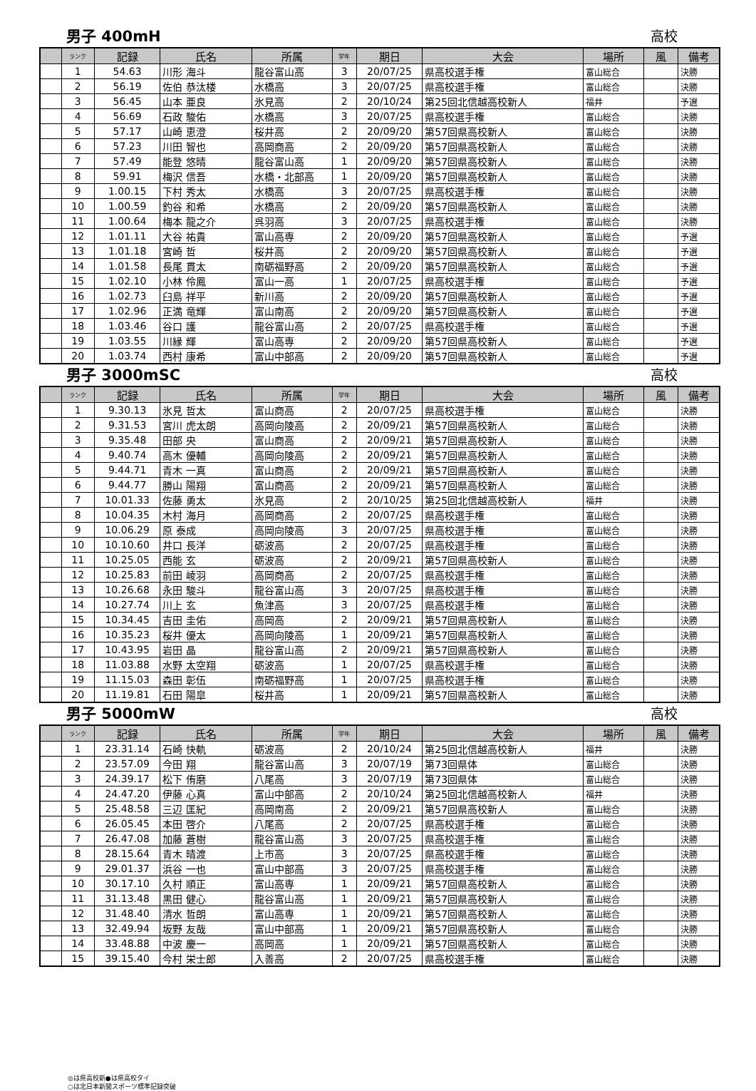男子 400mH 高校
| | ランク | 記録 | 氏名 | 所属 | 学年 | 期日 | 大会 | 場所 | 風 | 備考 |
| --- | --- | --- | --- | --- | --- | --- | --- | --- | --- | --- |
| | 1 | 54.63 | 川形 海斗 | 龍谷富山高 | 3 | 20/07/25 | 県高校選手権 | 富山総合 | | 決勝 |
| | 2 | 56.19 | 佐伯 恭汰楼 | 水橋高 | 3 | 20/07/25 | 県高校選手権 | 富山総合 | | 決勝 |
| | 3 | 56.45 | 山本 亜良 | 氷見高 | 2 | 20/10/24 | 第25回北信越高校新人 | 福井 | | 予選 |
| | 4 | 56.69 | 石政 駿佑 | 水橋高 | 3 | 20/07/25 | 県高校選手権 | 富山総合 | | 決勝 |
| | 5 | 57.17 | 山崎 恵澄 | 桜井高 | 2 | 20/09/20 | 第57回県高校新人 | 富山総合 | | 決勝 |
| | 6 | 57.23 | 川田 智也 | 高岡商高 | 2 | 20/09/20 | 第57回県高校新人 | 富山総合 | | 決勝 |
| | 7 | 57.49 | 能登 悠晴 | 龍谷富山高 | 1 | 20/09/20 | 第57回県高校新人 | 富山総合 | | 決勝 |
| | 8 | 59.91 | 梅沢 信吾 | 水橋・北部高 | 1 | 20/09/20 | 第57回県高校新人 | 富山総合 | | 決勝 |
| | 9 | 1.00.15 | 下村 秀太 | 水橋高 | 3 | 20/07/25 | 県高校選手権 | 富山総合 | | 決勝 |
| | 10 | 1.00.59 | 釣谷 和希 | 水橋高 | 2 | 20/09/20 | 第57回県高校新人 | 富山総合 | | 決勝 |
| | 11 | 1.00.64 | 梅本 龍之介 | 呉羽高 | 3 | 20/07/25 | 県高校選手権 | 富山総合 | | 決勝 |
| | 12 | 1.01.11 | 大谷 祐貴 | 富山高専 | 2 | 20/09/20 | 第57回県高校新人 | 富山総合 | | 予選 |
| | 13 | 1.01.18 | 宮崎 哲 | 桜井高 | 2 | 20/09/20 | 第57回県高校新人 | 富山総合 | | 予選 |
| | 14 | 1.01.58 | 長尾 貫太 | 南砺福野高 | 2 | 20/09/20 | 第57回県高校新人 | 富山総合 | | 予選 |
| | 15 | 1.02.10 | 小林 伶鳳 | 富山一高 | 1 | 20/07/25 | 県高校選手権 | 富山総合 | | 予選 |
| | 16 | 1.02.73 | 臼島 祥平 | 新川高 | 2 | 20/09/20 | 第57回県高校新人 | 富山総合 | | 予選 |
| | 17 | 1.02.96 | 正満 竜輝 | 富山南高 | 2 | 20/09/20 | 第57回県高校新人 | 富山総合 | | 予選 |
| | 18 | 1.03.46 | 谷口 護 | 龍谷富山高 | 2 | 20/07/25 | 県高校選手権 | 富山総合 | | 予選 |
| | 19 | 1.03.55 | 川縁 輝 | 富山高専 | 2 | 20/09/20 | 第57回県高校新人 | 富山総合 | | 予選 |
| | 20 | 1.03.74 | 西村 康希 | 富山中部高 | 2 | 20/09/20 | 第57回県高校新人 | 富山総合 | | 予選 |
男子 3000mSC 高校
| | ランク | 記録 | 氏名 | 所属 | 学年 | 期日 | 大会 | 場所 | 風 | 備考 |
| --- | --- | --- | --- | --- | --- | --- | --- | --- | --- | --- |
| | 1 | 9.30.13 | 氷見 哲太 | 富山商高 | 2 | 20/07/25 | 県高校選手権 | 富山総合 | | 決勝 |
| | 2 | 9.31.53 | 宮川 虎太朗 | 高岡向陵高 | 2 | 20/09/21 | 第57回県高校新人 | 富山総合 | | 決勝 |
| | 3 | 9.35.48 | 田部 央 | 富山商高 | 2 | 20/09/21 | 第57回県高校新人 | 富山総合 | | 決勝 |
| | 4 | 9.40.74 | 高木 優輔 | 高岡向陵高 | 2 | 20/09/21 | 第57回県高校新人 | 富山総合 | | 決勝 |
| | 5 | 9.44.71 | 青木 一真 | 富山商高 | 2 | 20/09/21 | 第57回県高校新人 | 富山総合 | | 決勝 |
| | 6 | 9.44.77 | 勝山 陽翔 | 富山商高 | 2 | 20/09/21 | 第57回県高校新人 | 富山総合 | | 決勝 |
| | 7 | 10.01.33 | 佐藤 勇太 | 氷見高 | 2 | 20/10/25 | 第25回北信越高校新人 | 福井 | | 決勝 |
| | 8 | 10.04.35 | 木村 海月 | 高岡商高 | 2 | 20/07/25 | 県高校選手権 | 富山総合 | | 決勝 |
| | 9 | 10.06.29 | 原 泰成 | 高岡向陵高 | 3 | 20/07/25 | 県高校選手権 | 富山総合 | | 決勝 |
| | 10 | 10.10.60 | 井口 長洋 | 砺波高 | 2 | 20/07/25 | 県高校選手権 | 富山総合 | | 決勝 |
| | 11 | 10.25.05 | 西能 玄 | 砺波高 | 2 | 20/09/21 | 第57回県高校新人 | 富山総合 | | 決勝 |
| | 12 | 10.25.83 | 前田 崚羽 | 高岡商高 | 2 | 20/07/25 | 県高校選手権 | 富山総合 | | 決勝 |
| | 13 | 10.26.68 | 永田 駿斗 | 龍谷富山高 | 3 | 20/07/25 | 県高校選手権 | 富山総合 | | 決勝 |
| | 14 | 10.27.74 | 川上 玄 | 魚津高 | 3 | 20/07/25 | 県高校選手権 | 富山総合 | | 決勝 |
| | 15 | 10.34.45 | 吉田 圭佑 | 高岡高 | 2 | 20/09/21 | 第57回県高校新人 | 富山総合 | | 決勝 |
| | 16 | 10.35.23 | 桜井 優太 | 高岡向陵高 | 1 | 20/09/21 | 第57回県高校新人 | 富山総合 | | 決勝 |
| | 17 | 10.43.95 | 岩田 晶 | 龍谷富山高 | 2 | 20/09/21 | 第57回県高校新人 | 富山総合 | | 決勝 |
| | 18 | 11.03.88 | 水野 太空翔 | 砺波高 | 1 | 20/07/25 | 県高校選手権 | 富山総合 | | 決勝 |
| | 19 | 11.15.03 | 森田 彰伍 | 南砺福野高 | 1 | 20/07/25 | 県高校選手権 | 富山総合 | | 決勝 |
| | 20 | 11.19.81 | 石田 陽皐 | 桜井高 | 1 | 20/09/21 | 第57回県高校新人 | 富山総合 | | 決勝 |
男子 5000mW 高校
| | ランク | 記録 | 氏名 | 所属 | 学年 | 期日 | 大会 | 場所 | 風 | 備考 |
| --- | --- | --- | --- | --- | --- | --- | --- | --- | --- | --- |
| | 1 | 23.31.14 | 石崎 快軌 | 砺波高 | 2 | 20/10/24 | 第25回北信越高校新人 | 福井 | | 決勝 |
| | 2 | 23.57.09 | 今田 翔 | 龍谷富山高 | 3 | 20/07/19 | 第73回県体 | 富山総合 | | 決勝 |
| | 3 | 24.39.17 | 松下 侑磨 | 八尾高 | 3 | 20/07/19 | 第73回県体 | 富山総合 | | 決勝 |
| | 4 | 24.47.20 | 伊藤 心真 | 富山中部高 | 2 | 20/10/24 | 第25回北信越高校新人 | 福井 | | 決勝 |
| | 5 | 25.48.58 | 三辺 匡紀 | 高岡南高 | 2 | 20/09/21 | 第57回県高校新人 | 富山総合 | | 決勝 |
| | 6 | 26.05.45 | 本田 啓介 | 八尾高 | 2 | 20/07/25 | 県高校選手権 | 富山総合 | | 決勝 |
| | 7 | 26.47.08 | 加藤 蒼樹 | 龍谷富山高 | 3 | 20/07/25 | 県高校選手権 | 富山総合 | | 決勝 |
| | 8 | 28.15.64 | 青木 晴渡 | 上市高 | 3 | 20/07/25 | 県高校選手権 | 富山総合 | | 決勝 |
| | 9 | 29.01.37 | 浜谷 一也 | 富山中部高 | 3 | 20/07/25 | 県高校選手権 | 富山総合 | | 決勝 |
| | 10 | 30.17.10 | 久村 順正 | 富山高専 | 1 | 20/09/21 | 第57回県高校新人 | 富山総合 | | 決勝 |
| | 11 | 31.13.48 | 黒田 健心 | 龍谷富山高 | 1 | 20/09/21 | 第57回県高校新人 | 富山総合 | | 決勝 |
| | 12 | 31.48.40 | 清水 哲朗 | 富山高専 | 1 | 20/09/21 | 第57回県高校新人 | 富山総合 | | 決勝 |
| | 13 | 32.49.94 | 坂野 友哉 | 富山中部高 | 1 | 20/09/21 | 第57回県高校新人 | 富山総合 | | 決勝 |
| | 14 | 33.48.88 | 中波 慶一 | 高岡高 | 1 | 20/09/21 | 第57回県高校新人 | 富山総合 | | 決勝 |
| | 15 | 39.15.40 | 今村 栄士郎 | 入善高 | 2 | 20/07/25 | 県高校選手権 | 富山総合 | | 決勝 |
◎は県高校新●は県高校タイ
○は北日本新聞スポーツ標準記録突破